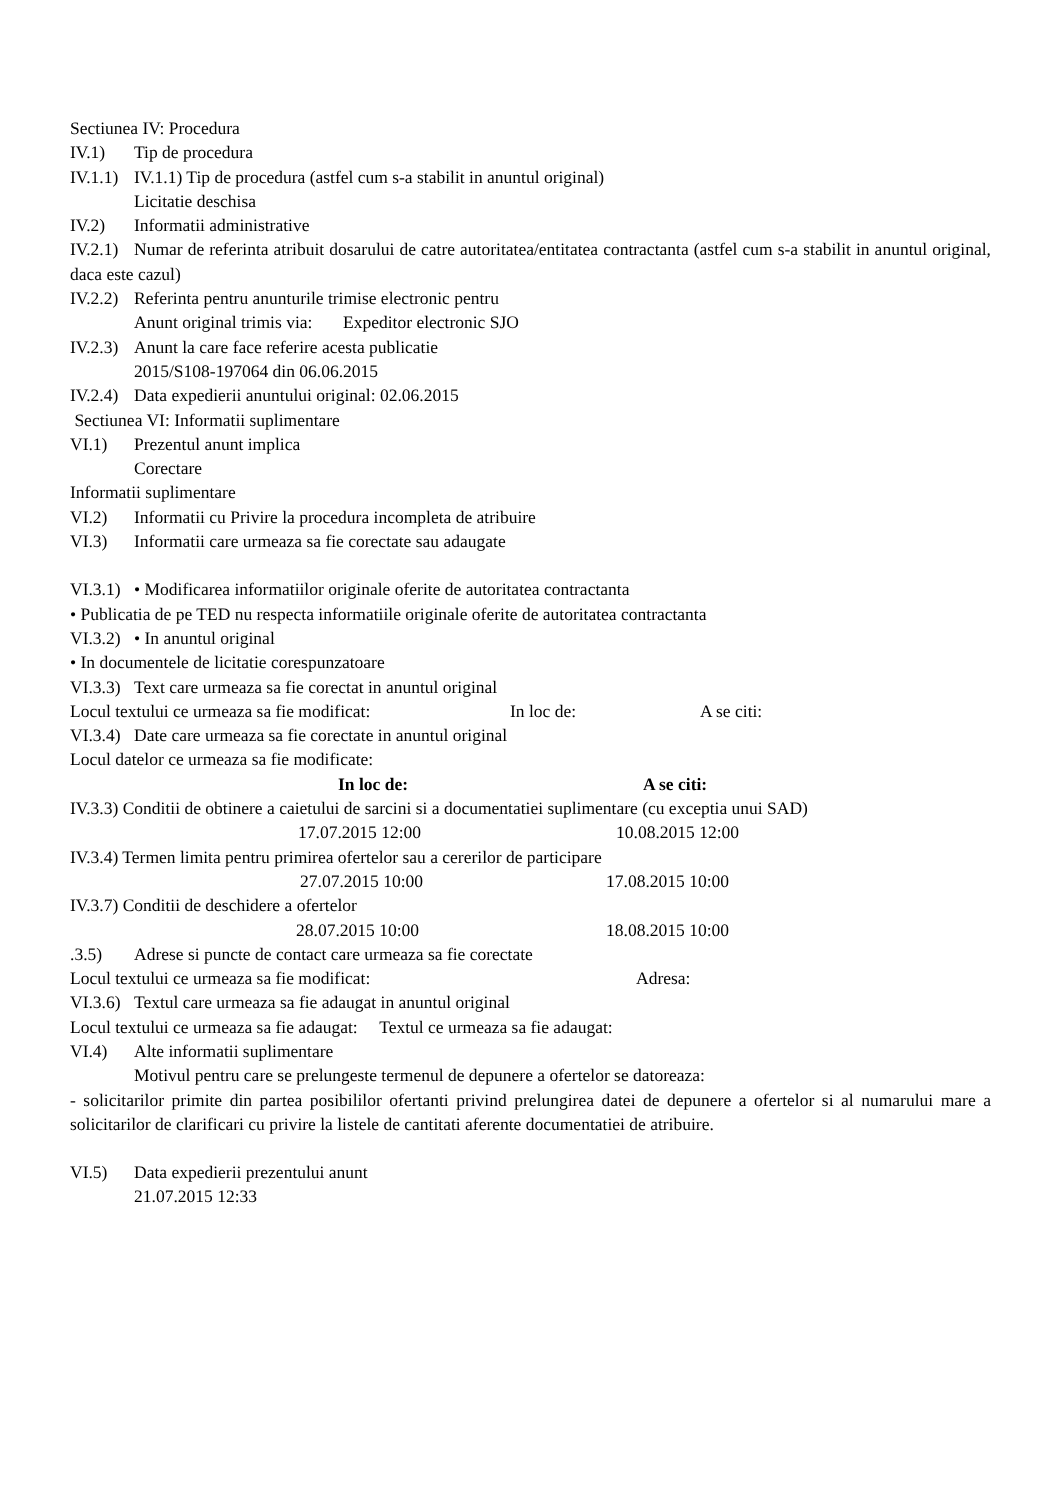Sectiunea IV: Procedura
IV.1) Tip de procedura
IV.1.1) IV.1.1) Tip de procedura (astfel cum s-a stabilit in anuntul original)
Licitatie deschisa
IV.2) Informatii administrative
IV.2.1) Numar de referinta atribuit dosarului de catre autoritatea/entitatea contractanta (astfel cum s-a stabilit in anuntul original, daca este cazul)
IV.2.2) Referinta pentru anunturile trimise electronic pentru
Anunt original trimis via: Expeditor electronic SJO
IV.2.3) Anunt la care face referire acesta publicatie
2015/S108-197064 din 06.06.2015
IV.2.4) Data expedierii anuntului original: 02.06.2015
Sectiunea VI: Informatii suplimentare
VI.1) Prezentul anunt implica
Corectare
Informatii suplimentare
VI.2) Informatii cu Privire la procedura incompleta de atribuire
VI.3) Informatii care urmeaza sa fie corectate sau adaugate
VI.3.1) • Modificarea informatiilor originale oferite de autoritatea contractanta
• Publicatia de pe TED nu respecta informatiile originale oferite de autoritatea contractanta
VI.3.2) • In anuntul original
• In documentele de licitatie corespunzatoare
VI.3.3) Text care urmeaza sa fie corectat in anuntul original
Locul textului ce urmeaza sa fie modificat: In loc de: A se citi:
VI.3.4) Date care urmeaza sa fie corectate in anuntul original
Locul datelor ce urmeaza sa fie modificate:
In loc de: A se citi:
IV.3.3) Conditii de obtinere a caietului de sarcini si a documentatiei suplimentare (cu exceptia unui SAD)
17.07.2015 12:00 10.08.2015 12:00
IV.3.4) Termen limita pentru primirea ofertelor sau a cererilor de participare
27.07.2015 10:00 17.08.2015 10:00
IV.3.7) Conditii de deschidere a ofertelor
28.07.2015 10:00 18.08.2015 10:00
.3.5) Adrese si puncte de contact care urmeaza sa fie corectate
Locul textului ce urmeaza sa fie modificat: Adresa:
VI.3.6) Textul care urmeaza sa fie adaugat in anuntul original
Locul textului ce urmeaza sa fie adaugat: Textul ce urmeaza sa fie adaugat:
VI.4) Alte informatii suplimentare
Motivul pentru care se prelungeste termenul de depunere a ofertelor se datoreaza:
- solicitarilor primite din partea posibililor ofertanti privind prelungirea datei de depunere a ofertelor si al numarului mare a solicitarilor de clarificari cu privire la listele de cantitati aferente documentatiei de atribuire.
VI.5) Data expedierii prezentului anunt
21.07.2015 12:33